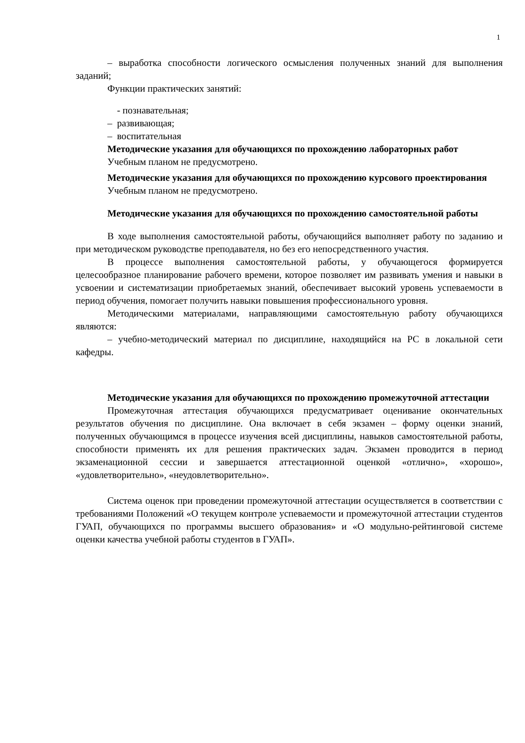1
– выработка способности логического осмысления полученных знаний для выполнения заданий;
Функции практических занятий:
- познавательная;
– развивающая;
– воспитательная
Методические указания для обучающихся по прохождению лабораторных работ
Учебным планом не предусмотрено.
Методические указания для обучающихся по прохождению курсового проектирования
Учебным планом не предусмотрено.
Методические указания для обучающихся по прохождению самостоятельной работы
В ходе выполнения самостоятельной работы, обучающийся выполняет работу по заданию и при методическом руководстве преподавателя, но без его непосредственного участия.
В процессе выполнения самостоятельной работы, у обучающегося формируется целесообразное планирование рабочего времени, которое позволяет им развивать умения и навыки в усвоении и систематизации приобретаемых знаний, обеспечивает высокий уровень успеваемости в период обучения, помогает получить навыки повышения профессионального уровня.
Методическими материалами, направляющими самостоятельную работу обучающихся являются:
– учебно-методический материал по дисциплине, находящийся на РС в локальной сети кафедры.
Методические указания для обучающихся по прохождению промежуточной аттестации
Промежуточная аттестация обучающихся предусматривает оценивание окончательных результатов обучения по дисциплине. Она включает в себя экзамен – форму оценки знаний, полученных обучающимся в процессе изучения всей дисциплины, навыков самостоятельной работы, способности применять их для решения практических задач. Экзамен проводится в период экзаменационной сессии и завершается аттестационной оценкой «отлично», «хорошо», «удовлетворительно», «неудовлетворительно».
Система оценок при проведении промежуточной аттестации осуществляется в соответствии с требованиями Положений «О текущем контроле успеваемости и промежуточной аттестации студентов ГУАП, обучающихся по программы высшего образования» и «О модульно-рейтинговой системе оценки качества учебной работы студентов в ГУАП».